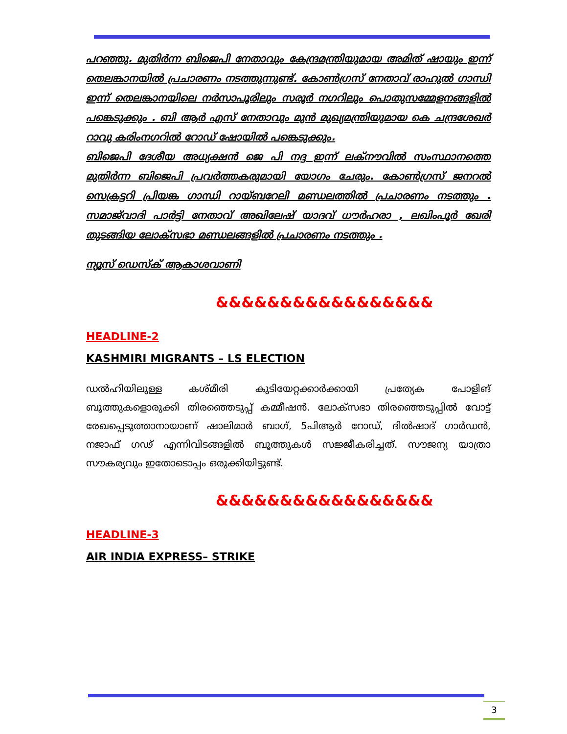പറഞ്ഞു. മുതിർന്ന ബിജെപി നേതാവും കേന്ദ്രമന്ത്രിയുമായ അമിത് ഷായും ഇന്ന് തെലങ്കാനയിൽ പ്രചാരണം നടത്തുന്നുണ്ട്. കോൺഗ്രസ് നേതാവ് രാഹുൽ ഗാന്ധി ഇന്ന് തെലങ്കാനയിലെ നർസാപൂരിലും സരൂർ നഗറിലും പൊതുസമ്മേളനങ്ങളിൽ പങ്കെടുക്കും . ബി ആർ എസ് നേതാവും മുൻ മുഖ്യമന്ത്രിയുമായ കെ ചന്ദ്രശേഖർ റാവു കരിംനഗറിൽ റോഡ് ഷോയിൽ പങ്കെടുക്കും.
ബിജെപി ദേശീയ അധ്യക്ഷൻ ജെ പി നദ്ദ ഇന്ന് ലക്നൗവിൽ സംസ്ഥാനത്തെ മുതിർന്ന ബിജെപി പ്രവർത്തകരുമായി യോഗം ചേരും. കോൺഗ്രസ് ജനറൽ സെക്രട്ടറി പ്രിയങ്ക ഗാന്ധി റായ്ബറേലി മണ്ഡലത്തിൽ പ്രചാരണം നടത്തും . സമാജ്‌വാദി പാർട്ടി നേതാവ് അഖിലേഷ് യാദവ് ധൗർഹരാ , ലഖിംപൂർ ഖേരി തുടങ്ങിയ ലോക്സഭാ മണ്ഡലങ്ങളിൽ പ്രചാരണം നടത്തും .
ന്യൂസ് ഡെസ്ക് ആകാശവാണി
&&&&&&&&&&&&&&&&&
HEADLINE-2
KASHMIRI MIGRANTS – LS ELECTION
ഡൽഹിയിലുള്ള കശ്മീരി കുടിയേറ്റക്കാർക്കായി പ്രത്യേക പോളിങ് ബൂത്തുകളൊരുക്കി തിരഞ്ഞെടുപ്പ് കമ്മീഷൻ. ലോക്സഭാ തിരഞ്ഞെടുപ്പിൽ വോട്ട് രേഖപ്പെടുത്താനായാണ് ഷാലിമാർ ബാഗ്, 5പിആർ റോഡ്, ദിൽഷാദ് ഗാർഡൻ, നജാഫ് ഗഢ് എന്നിവിടങ്ങളിൽ ബൂത്തുകൾ സജ്ജീകരിച്ചത്. സൗജന്യ യാത്രാ സൗകര്യവും ഇതോടൊപ്പം ഒരുക്കിയിട്ടുണ്ട്.
&&&&&&&&&&&&&&&&&
HEADLINE-3
AIR INDIA EXPRESS– STRIKE
3